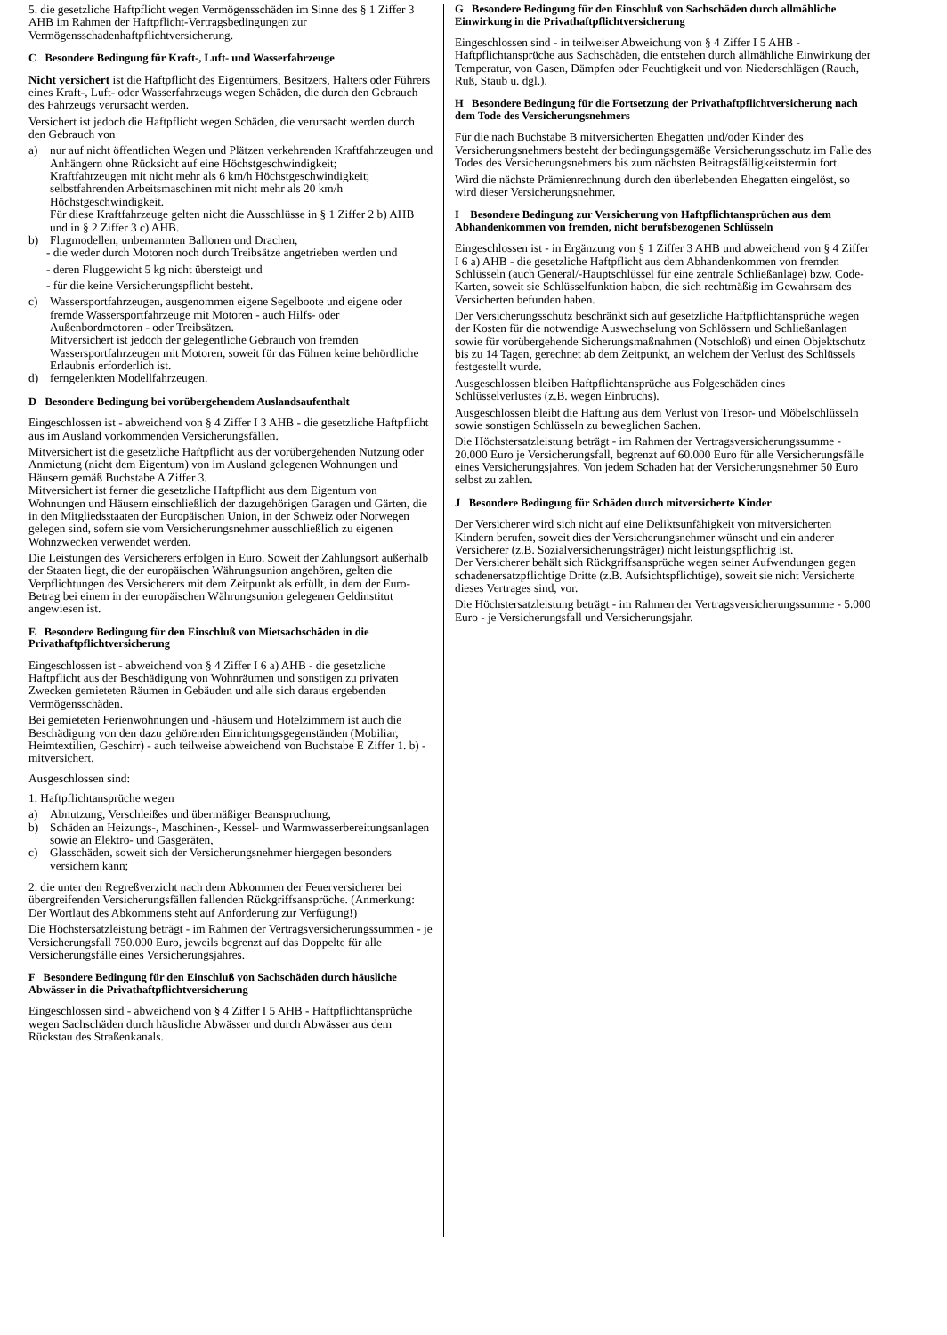5. die gesetzliche Haftpflicht wegen Vermögensschäden im Sinne des § 1 Ziffer 3 AHB im Rahmen der Haftpflicht-Vertragsbedingungen zur Vermögensschadenhaftpflichtversicherung.
C Besondere Bedingung für Kraft-, Luft- und Wasserfahrzeuge
Nicht versichert ist die Haftpflicht des Eigentümers, Besitzers, Halters oder Führers eines Kraft-, Luft- oder Wasserfahrzeugs wegen Schäden, die durch den Gebrauch des Fahrzeugs verursacht werden.
Versichert ist jedoch die Haftpflicht wegen Schäden, die verursacht werden durch den Gebrauch von
a) nur auf nicht öffentlichen Wegen und Plätzen verkehrenden Kraftfahrzeugen und Anhängern ohne Rücksicht auf eine Höchstgeschwindigkeit;
Kraftfahrzeugen mit nicht mehr als 6 km/h Höchstgeschwindigkeit; selbstfahrenden Arbeitsmaschinen mit nicht mehr als 20 km/h Höchstgeschwindigkeit.
Für diese Kraftfahrzeuge gelten nicht die Ausschlüsse in § 1 Ziffer 2 b) AHB und in § 2 Ziffer 3 c) AHB.
b) Flugmodellen, unbemannten Ballonen und Drachen,
- die weder durch Motoren noch durch Treibsätze angetrieben werden und
- deren Fluggewicht 5 kg nicht übersteigt und
- für die keine Versicherungspflicht besteht.
c) Wassersportfahrzeugen, ausgenommen eigene Segelboote und eigene oder fremde Wassersportfahrzeuge mit Motoren - auch Hilfs- oder Außenbordmotoren - oder Treibsätzen.
Mitversichert ist jedoch der gelegentliche Gebrauch von fremden Wassersportfahrzeugen mit Motoren, soweit für das Führen keine behördliche Erlaubnis erforderlich ist.
d) ferngelenkten Modellfahrzeugen.
D Besondere Bedingung bei vorübergehendem Auslandsaufenthalt
Eingeschlossen ist - abweichend von § 4 Ziffer I 3 AHB - die gesetzliche Haftpflicht aus im Ausland vorkommenden Versicherungsfällen.
Mitversichert ist die gesetzliche Haftpflicht aus der vorübergehenden Nutzung oder Anmietung (nicht dem Eigentum) von im Ausland gelegenen Wohnungen und Häusern gemäß Buchstabe A Ziffer 3.
Mitversichert ist ferner die gesetzliche Haftpflicht aus dem Eigentum von Wohnungen und Häusern einschließlich der dazugehörigen Garagen und Gärten, die in den Mitgliedsstaaten der Europäischen Union, in der Schweiz oder Norwegen gelegen sind, sofern sie vom Versicherungsnehmer ausschließlich zu eigenen Wohnzwecken verwendet werden.
Die Leistungen des Versicherers erfolgen in Euro. Soweit der Zahlungsort außerhalb der Staaten liegt, die der europäischen Währungsunion angehören, gelten die Verpflichtungen des Versicherers mit dem Zeitpunkt als erfüllt, in dem der Euro-Betrag bei einem in der europäischen Währungsunion gelegenen Geldinstitut angewiesen ist.
E Besondere Bedingung für den Einschluß von Mietsachschäden in die Privathaftpflichtversicherung
Eingeschlossen ist - abweichend von § 4 Ziffer I 6 a) AHB - die gesetzliche Haftpflicht aus der Beschädigung von Wohnräumen und sonstigen zu privaten Zwecken gemieteten Räumen in Gebäuden und alle sich daraus ergebenden Vermögensschäden.
Bei gemieteten Ferienwohnungen und -häusern und Hotelzimmern ist auch die Beschädigung von den dazu gehörenden Einrichtungsgegenständen (Mobiliar, Heimtextilien, Geschirr) - auch teilweise abweichend von Buchstabe E Ziffer 1. b) - mitversichert.
Ausgeschlossen sind:
1. Haftpflichtansprüche wegen
a) Abnutzung, Verschleißes und übermäßiger Beanspruchung,
b) Schäden an Heizungs-, Maschinen-, Kessel- und Warmwasserbereitungsanlagen sowie an Elektro- und Gasgeräten,
c) Glasschäden, soweit sich der Versicherungsnehmer hiergegen besonders versichern kann;
2. die unter den Regreßverzicht nach dem Abkommen der Feuerversicherer bei übergreifenden Versicherungsfällen fallenden Rückgriffsansprüche. (Anmerkung: Der Wortlaut des Abkommens steht auf Anforderung zur Verfügung!)
Die Höchstersatzleistung beträgt - im Rahmen der Vertragsversicherungssummen - je Versicherungsfall 750.000 Euro, jeweils begrenzt auf das Doppelte für alle Versicherungsfälle eines Versicherungsjahres.
F Besondere Bedingung für den Einschluß von Sachschäden durch häusliche Abwässer in die Privathaftpflichtversicherung
Eingeschlossen sind - abweichend von § 4 Ziffer I 5 AHB - Haftpflichtansprüche wegen Sachschäden durch häusliche Abwässer und durch Abwässer aus dem Rückstau des Straßenkanals.
G Besondere Bedingung für den Einschluß von Sachschäden durch allmähliche Einwirkung in die Privathaftpflichtversicherung
Eingeschlossen sind - in teilweiser Abweichung von § 4 Ziffer I 5 AHB - Haftpflichtansprüche aus Sachschäden, die entstehen durch allmähliche Einwirkung der Temperatur, von Gasen, Dämpfen oder Feuchtigkeit und von Niederschlägen (Rauch, Ruß, Staub u. dgl.).
H Besondere Bedingung für die Fortsetzung der Privathaftpflichtversicherung nach dem Tode des Versicherungsnehmers
Für die nach Buchstabe B mitversicherten Ehegatten und/oder Kinder des Versicherungsnehmers besteht der bedingungsgemäße Versicherungsschutz im Falle des Todes des Versicherungsnehmers bis zum nächsten Beitragsfälligkeitstermin fort.
Wird die nächste Prämienrechnung durch den überlebenden Ehegatten eingelöst, so wird dieser Versicherungsnehmer.
I Besondere Bedingung zur Versicherung von Haftpflichtansprüchen aus dem Abhandenkommen von fremden, nicht berufsbezogenen Schlüsseln
Eingeschlossen ist - in Ergänzung von § 1 Ziffer 3 AHB und abweichend von § 4 Ziffer I 6 a) AHB - die gesetzliche Haftpflicht aus dem Abhandenkommen von fremden Schlüsseln (auch General/-Hauptschlüssel für eine zentrale Schließanlage) bzw. Code-Karten, soweit sie Schlüsselfunktion haben, die sich rechtmäßig im Gewahrsam des Versicherten befunden haben.
Der Versicherungsschutz beschränkt sich auf gesetzliche Haftpflichtansprüche wegen der Kosten für die notwendige Auswechselung von Schlössern und Schließanlagen sowie für vorübergehende Sicherungsmaßnahmen (Notschloß) und einen Objektschutz bis zu 14 Tagen, gerechnet ab dem Zeitpunkt, an welchem der Verlust des Schlüssels festgestellt wurde.
Ausgeschlossen bleiben Haftpflichtansprüche aus Folgeschäden eines Schlüsselverlustes (z.B. wegen Einbruchs).
Ausgeschlossen bleibt die Haftung aus dem Verlust von Tresor- und Möbelschlüsseln sowie sonstigen Schlüsseln zu beweglichen Sachen.
Die Höchstersatzleistung beträgt - im Rahmen der Vertragsversicherungssumme - 20.000 Euro je Versicherungsfall, begrenzt auf 60.000 Euro für alle Versicherungsfälle eines Versicherungsjahres. Von jedem Schaden hat der Versicherungsnehmer 50 Euro selbst zu zahlen.
J Besondere Bedingung für Schäden durch mitversicherte Kinder
Der Versicherer wird sich nicht auf eine Deliktsunfähigkeit von mitversicherten Kindern berufen, soweit dies der Versicherungsnehmer wünscht und ein anderer Versicherer (z.B. Sozialversicherungsträger) nicht leistungspflichtig ist.
Der Versicherer behält sich Rückgriffsansprüche wegen seiner Aufwendungen gegen schadenersatzpflichtige Dritte (z.B. Aufsichtspflichtige), soweit sie nicht Versicherte dieses Vertrages sind, vor.
Die Höchstersatzleistung beträgt - im Rahmen der Vertragsversicherungssumme - 5.000 Euro - je Versicherungsfall und Versicherungsjahr.